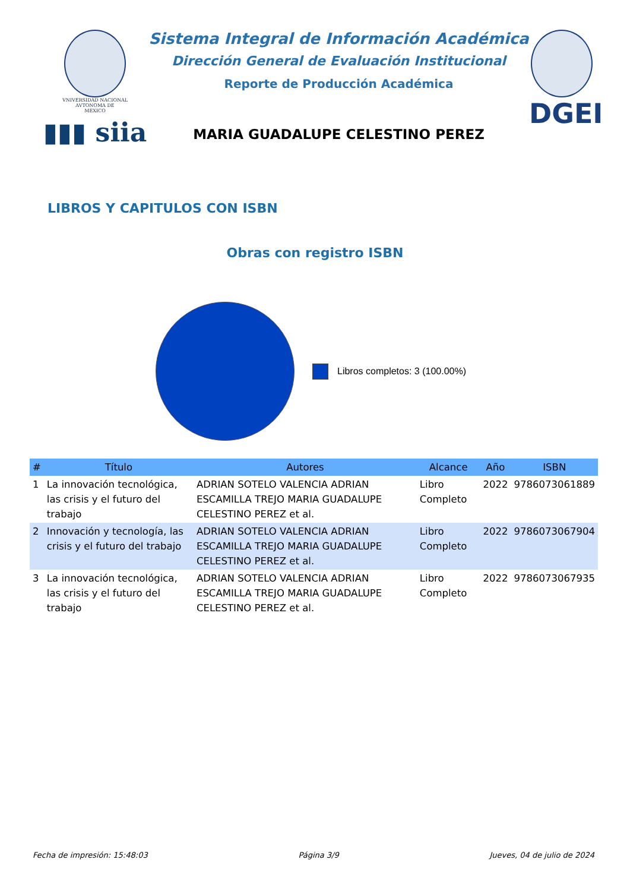VNIVERSIDAD NACIONAL
AVTONOMA DE
MEXICO
▮▮▮ siia
Sistema Integral de Información Académica
Dirección General de Evaluación Institucional
Reporte de Producción Académica
MARIA GUADALUPE CELESTINO PEREZ
DGEI
LIBROS Y CAPITULOS CON ISBN
Obras con registro ISBN
Libros completos: 3 (100.00%)
| # | Título | Autores | Alcance | Año | ISBN |
| --- | --- | --- | --- | --- | --- |
| 1 | La innovación tecnológica, las crisis y el futuro del trabajo | ADRIAN SOTELO VALENCIA ADRIAN ESCAMILLA TREJO MARIA GUADALUPE CELESTINO PEREZ et al. | Libro Completo | 2022 | 9786073061889 |
| 2 | Innovación y tecnología, las crisis y el futuro del trabajo | ADRIAN SOTELO VALENCIA ADRIAN ESCAMILLA TREJO MARIA GUADALUPE CELESTINO PEREZ et al. | Libro Completo | 2022 | 9786073067904 |
| 3 | La innovación tecnológica, las crisis y el futuro del trabajo | ADRIAN SOTELO VALENCIA ADRIAN ESCAMILLA TREJO MARIA GUADALUPE CELESTINO PEREZ et al. | Libro Completo | 2022 | 9786073067935 |
Fecha de impresión: 15:48:03 Página 3/9 Jueves, 04 de julio de 2024